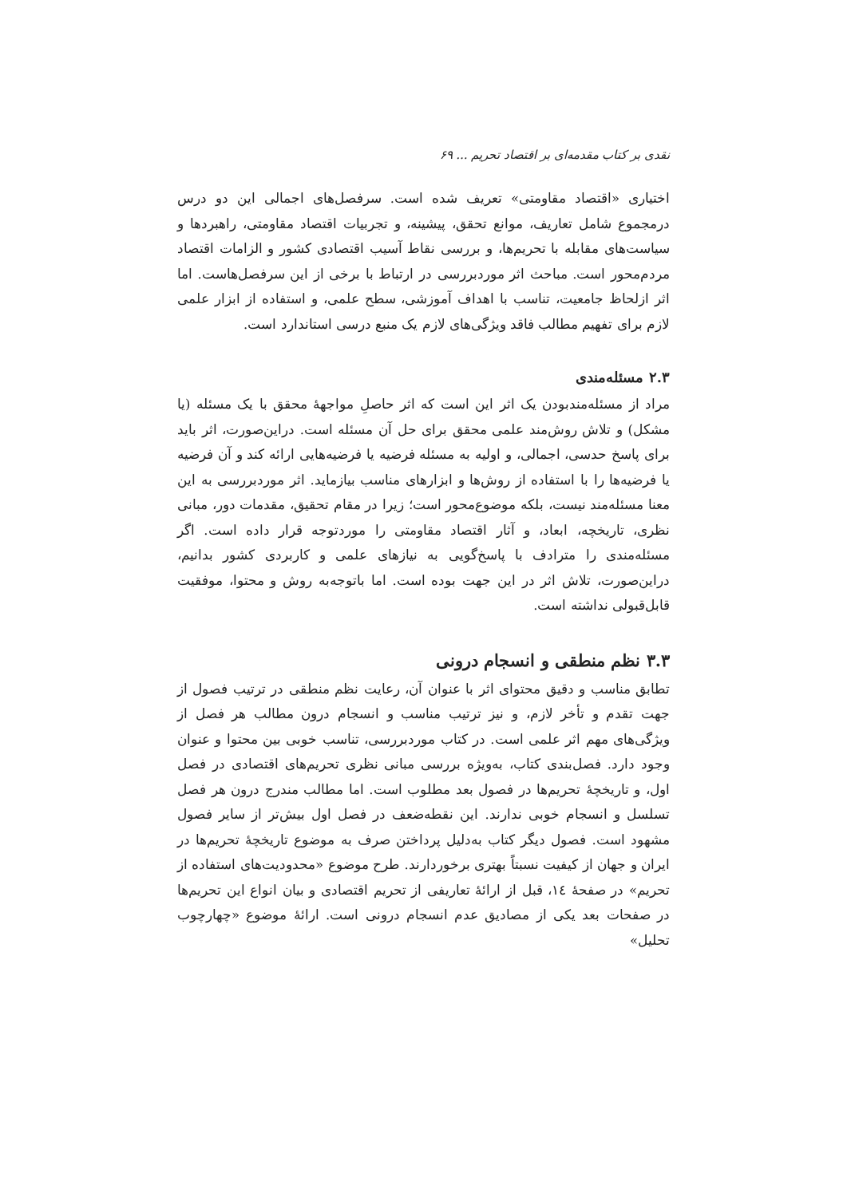نقدی بر کتاب مقدمه‌ای بر اقتصاد تحریم ... ۶۹
اختیاری «اقتصاد مقاومتی» تعریف شده است. سرفصل‌های اجمالی این دو درس درمجموع شامل تعاریف، موانع تحقق، پیشینه، و تجربیات اقتصاد مقاومتی، راهبردها و سیاست‌های مقابله با تحریم‌ها، و بررسی نقاط آسیب اقتصادی کشور و الزامات اقتصاد مردم‌محور است. مباحث اثر موردبررسی در ارتباط با برخی از این سرفصل‌هاست. اما اثر ازلحاظ جامعیت، تناسب با اهداف آموزشی، سطح علمی، و استفاده از ابزار علمی لازم برای تفهیم مطالب فاقد ویژگی‌های لازم یک منبع درسی استاندارد است.
۲.۳ مسئله‌مندی
مراد از مسئله‌مندبودن یک اثر این است که اثر حاصلِ مواجهۀ محقق با یک مسئله (یا مشکل) و تلاش روش‌مند علمی محقق برای حل آن مسئله است. دراین‌صورت، اثر باید برای پاسخ حدسی، اجمالی، و اولیه به مسئله فرضیه یا فرضیه‌هایی ارائه کند و آن فرضیه یا فرضیه‌ها را با استفاده از روش‌ها و ابزارهای مناسب بیازماید. اثر موردبررسی به این معنا مسئله‌مند نیست، بلکه موضوع‌محور است؛ زیرا در مقام تحقیق، مقدمات دور، مبانی نظری، تاریخچه، ابعاد، و آثار اقتصاد مقاومتی را موردتوجه قرار داده است. اگر مسئله‌مندی را مترادف با پاسخ‌گویی به نیازهای علمی و کاربردی کشور بدانیم، دراین‌صورت، تلاش اثر در این جهت بوده است. اما باتوجه‌به روش و محتوا، موفقیت قابل‌قبولی نداشته است.
۳.۳ نظم منطقی و انسجام درونی
تطابق مناسب و دقیق محتوای اثر با عنوان آن، رعایت نظم منطقی در ترتیب فصول از جهت تقدم و تأخر لازم، و نیز ترتیب مناسب و انسجام درون مطالب هر فصل از ویژگی‌های مهم اثر علمی است. در کتاب موردبررسی، تناسب خوبی بین محتوا و عنوان وجود دارد. فصل‌بندی کتاب، به‌ویژه بررسی مبانی نظری تحریم‌های اقتصادی در فصل اول، و تاریخچۀ تحریم‌ها در فصول بعد مطلوب است. اما مطالب مندرج درون هر فصل تسلسل و انسجام خوبی ندارند. این نقطه‌ضعف در فصل اول بیش‌تر از سایر فصول مشهود است. فصول دیگر کتاب به‌دلیل پرداختن صرف به موضوع تاریخچۀ تحریم‌ها در ایران و جهان از کیفیت نسبتاً بهتری برخوردارند. طرح موضوع «محدودیت‌های استفاده از تحریم» در صفحۀ ١٤، قبل از ارائۀ تعاریفی از تحریم اقتصادی و بیان انواع این تحریم‌ها در صفحات بعد یکی از مصادیق عدم انسجام درونی است. ارائۀ موضوع «چهارچوب تحلیل»